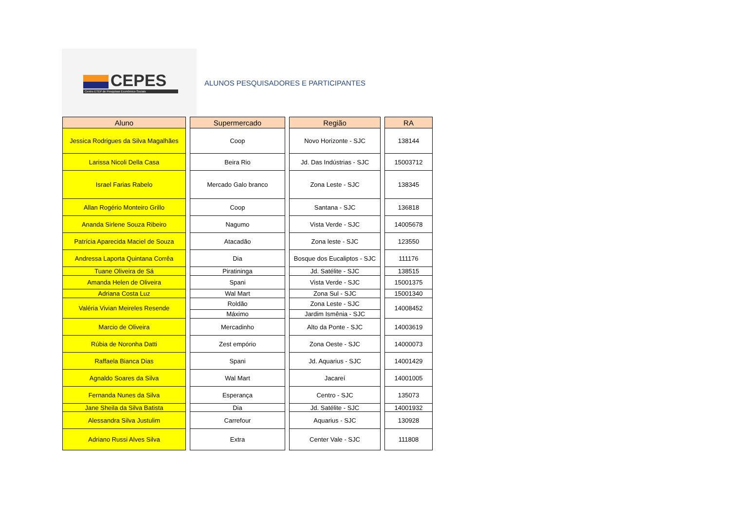CEPES
Centro ETEP de Pesquisas Econômico-Sociais
ALUNOS PESQUISADORES E PARTICIPANTES
| Aluno | Supermercado | Região | RA |
| --- | --- | --- | --- |
| Jessica Rodrigues da Silva Magalhães | Coop | Novo Horizonte - SJC | 138144 |
| Larissa Nicoli Della Casa | Beira Rio | Jd. Das Indústrias - SJC | 15003712 |
| Israel Farias Rabelo | Mercado Galo branco | Zona Leste - SJC | 138345 |
| Allan Rogério Monteiro Grillo | Coop | Santana - SJC | 136818 |
| Ananda Sirlene Souza Ribeiro | Nagumo | Vista Verde - SJC | 14005678 |
| Patrícia Aparecida Maciel de Souza | Atacadão | Zona leste - SJC | 123550 |
| Andressa Laporta Quintana Corrêa | Dia | Bosque dos Eucaliptos - SJC | 111176 |
| Tuane Oliveira de Sá | Piratininga | Jd. Satélite - SJC | 138515 |
| Amanda Helen de Oliveira | Spani | Vista Verde - SJC | 15001375 |
| Adriana Costa Luz | Wal Mart | Zona Sul - SJC | 15001340 |
| Valéria Vivian Meireles Resende | Roldão | Zona Leste - SJC | 14008452 |
| | Máximo | Jardim Ismênia - SJC | |
| Marcio de Oliveira | Mercadinho | Alto da Ponte - SJC | 14003619 |
| Rúbia de Noronha Datti | Zest empório | Zona Oeste - SJC | 14000073 |
| Raffaela Bianca Dias | Spani | Jd. Aquarius - SJC | 14001429 |
| Agnaldo Soares da Silva | Wal Mart | Jacareí | 14001005 |
| Fernanda Nunes da Silva | Esperança | Centro - SJC | 135073 |
| Jane Sheila da Silva Batista | Dia | Jd. Satélite - SJC | 14001932 |
| Alessandra Silva Justulim | Carrefour | Aquarius - SJC | 130928 |
| Adriano Russi Alves Silva | Extra | Center Vale - SJC | 111808 |